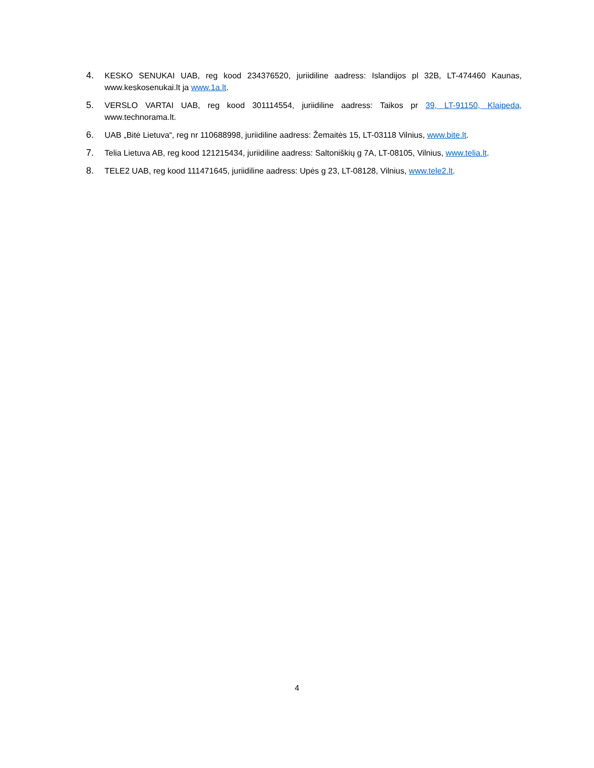4. KESKO SENUKAI UAB, reg kood 234376520, juriidiline aadress: Islandijos pl 32B, LT-474460 Kaunas, www.keskosenukai.lt ja www.1a.lt.
5. VERSLO VARTAI UAB, reg kood 301114554, juriidiline aadress: Taikos pr 39, LT-91150, Klaipeda, www.technorama.lt.
6. UAB „Bitė Lietuva“, reg nr 110688998, juriidiline aadress: Žemaitės 15, LT-03118 Vilnius, www.bite.lt.
7. Telia Lietuva AB, reg kood 121215434, juriidiline aadress: Saltoniškių g 7A, LT-08105, Vilnius, www.telia.lt.
8. TELE2 UAB, reg kood 111471645, juriidiline aadress: Upės g 23, LT-08128, Vilnius, www.tele2.lt.
4